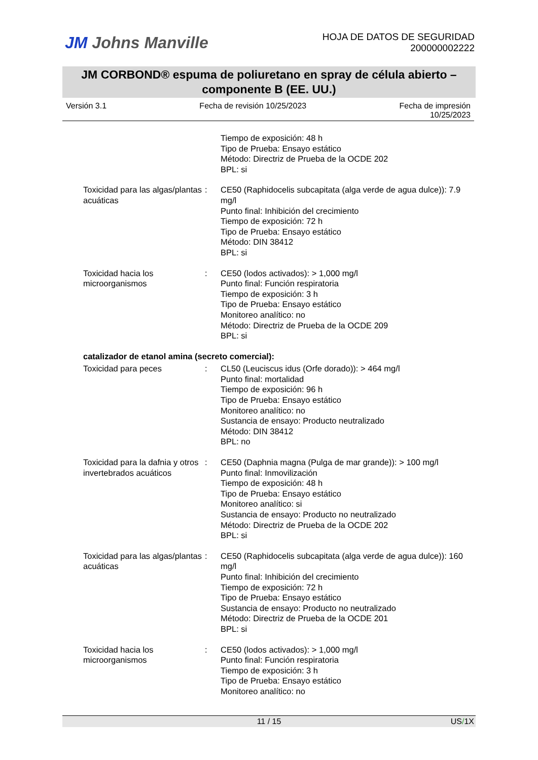JM Johns Manville
HOJA DE DATOS DE SEGURIDAD
200000002222
JM CORBOND® espuma de poliuretano en spray de célula abierto – componente B (EE. UU.)
Versión 3.1 Fecha de revisión 10/25/2023 Fecha de impresión
10/25/2023
Tiempo de exposición: 48 h
Tipo de Prueba: Ensayo estático
Método: Directriz de Prueba de la OCDE 202
BPL: si
Toxicidad para las algas/plantas acuáticas
: CE50 (Raphidocelis subcapitata (alga verde de agua dulce)): 7.9 mg/l
Punto final: Inhibición del crecimiento
Tiempo de exposición: 72 h
Tipo de Prueba: Ensayo estático
Método: DIN 38412
BPL: si
Toxicidad hacia los microorganismos
: CE50 (lodos activados): > 1,000 mg/l
Punto final: Función respiratoria
Tiempo de exposición: 3 h
Tipo de Prueba: Ensayo estático
Monitoreo analítico: no
Método: Directriz de Prueba de la OCDE 209
BPL: si
catalizador de etanol amina (secreto comercial):
Toxicidad para peces : CL50 (Leuciscus idus (Orfe dorado)): > 464 mg/l
Punto final: mortalidad
Tiempo de exposición: 96 h
Tipo de Prueba: Ensayo estático
Monitoreo analítico: no
Sustancia de ensayo: Producto neutralizado
Método: DIN 38412
BPL: no
Toxicidad para la dafnia y otros invertebrados acuáticos
: CE50 (Daphnia magna (Pulga de mar grande)): > 100 mg/l
Punto final: Inmovilización
Tiempo de exposición: 48 h
Tipo de Prueba: Ensayo estático
Monitoreo analítico: si
Sustancia de ensayo: Producto no neutralizado
Método: Directriz de Prueba de la OCDE 202
BPL: si
Toxicidad para las algas/plantas acuáticas
: CE50 (Raphidocelis subcapitata (alga verde de agua dulce)): 160 mg/l
Punto final: Inhibición del crecimiento
Tiempo de exposición: 72 h
Tipo de Prueba: Ensayo estático
Sustancia de ensayo: Producto no neutralizado
Método: Directriz de Prueba de la OCDE 201
BPL: si
Toxicidad hacia los microorganismos
: CE50 (lodos activados): > 1,000 mg/l
Punto final: Función respiratoria
Tiempo de exposición: 3 h
Tipo de Prueba: Ensayo estático
Monitoreo analítico: no
11 / 15 US/1X